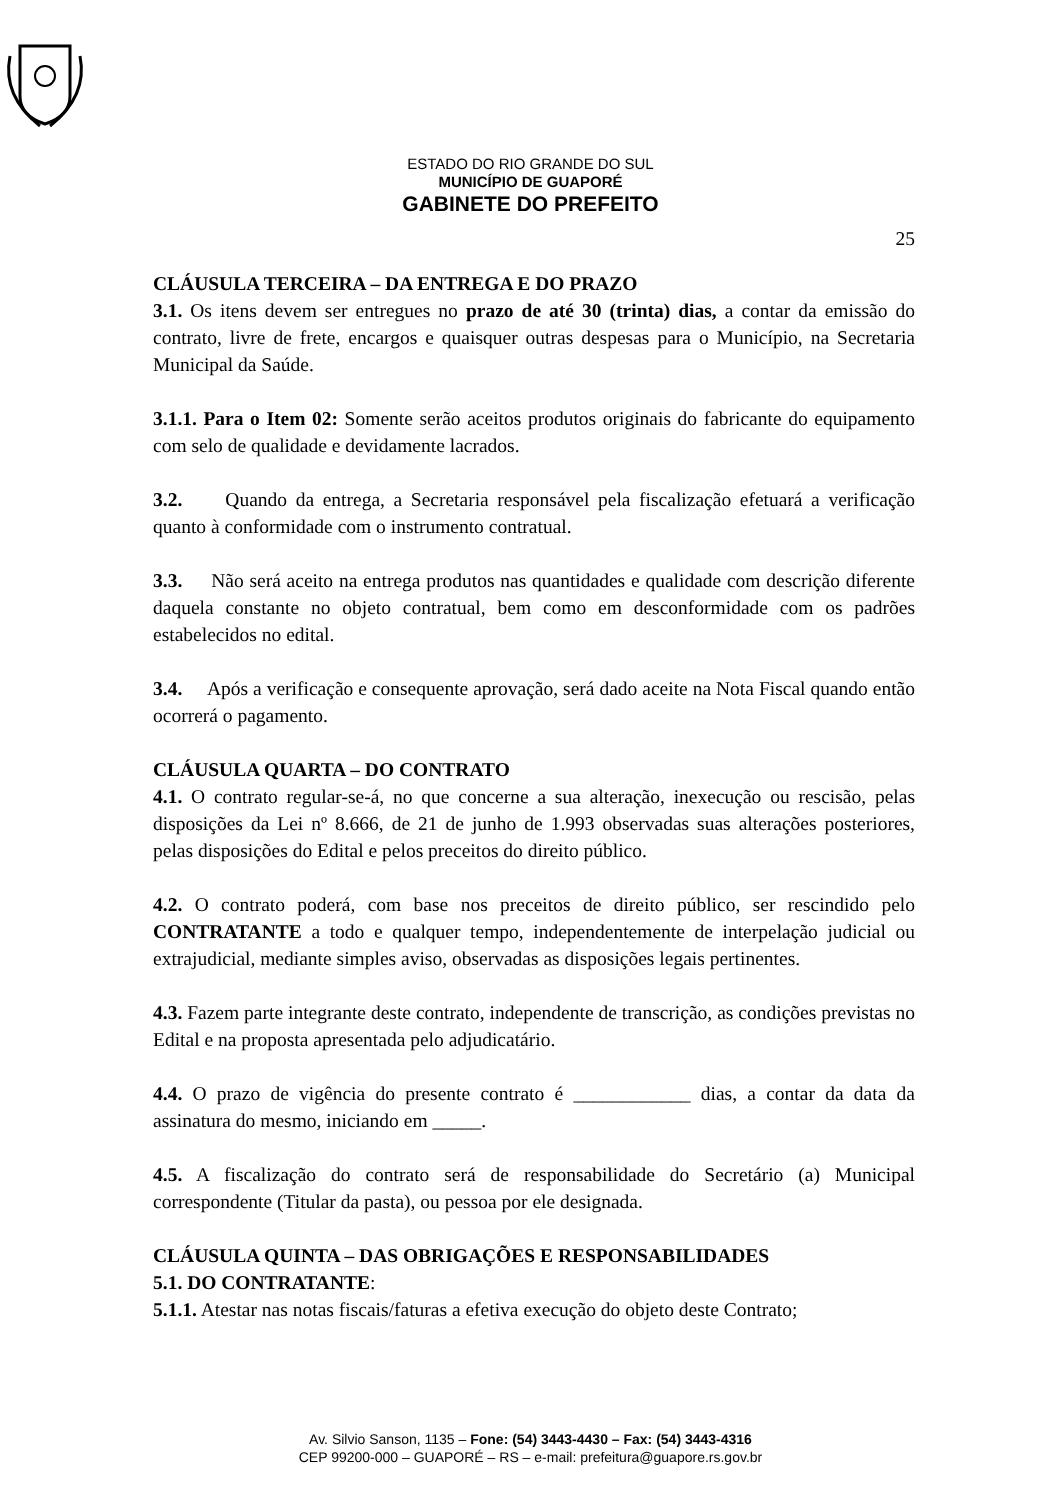ESTADO DO RIO GRANDE DO SUL
MUNICÍPIO DE GUAPORÉ
GABINETE DO PREFEITO
25
CLÁUSULA TERCEIRA – DA ENTREGA E DO PRAZO
3.1. Os itens devem ser entregues no prazo de até 30 (trinta) dias, a contar da emissão do contrato, livre de frete, encargos e quaisquer outras despesas para o Município, na Secretaria Municipal da Saúde.
3.1.1. Para o Item 02: Somente serão aceitos produtos originais do fabricante do equipamento com selo de qualidade e devidamente lacrados.
3.2. Quando da entrega, a Secretaria responsável pela fiscalização efetuará a verificação quanto à conformidade com o instrumento contratual.
3.3. Não será aceito na entrega produtos nas quantidades e qualidade com descrição diferente daquela constante no objeto contratual, bem como em desconformidade com os padrões estabelecidos no edital.
3.4. Após a verificação e consequente aprovação, será dado aceite na Nota Fiscal quando então ocorrerá o pagamento.
CLÁUSULA QUARTA – DO CONTRATO
4.1. O contrato regular-se-á, no que concerne a sua alteração, inexecução ou rescisão, pelas disposições da Lei nº 8.666, de 21 de junho de 1.993 observadas suas alterações posteriores, pelas disposições do Edital e pelos preceitos do direito público.
4.2. O contrato poderá, com base nos preceitos de direito público, ser rescindido pelo CONTRATANTE a todo e qualquer tempo, independentemente de interpelação judicial ou extrajudicial, mediante simples aviso, observadas as disposições legais pertinentes.
4.3. Fazem parte integrante deste contrato, independente de transcrição, as condições previstas no Edital e na proposta apresentada pelo adjudicatário.
4.4. O prazo de vigência do presente contrato é ____________ dias, a contar da data da assinatura do mesmo, iniciando em _____.
4.5. A fiscalização do contrato será de responsabilidade do Secretário (a) Municipal correspondente (Titular da pasta), ou pessoa por ele designada.
CLÁUSULA QUINTA – DAS OBRIGAÇÕES E RESPONSABILIDADES
5.1. DO CONTRATANTE:
5.1.1. Atestar nas notas fiscais/faturas a efetiva execução do objeto deste Contrato;
Av. Silvio Sanson, 1135 – Fone: (54) 3443-4430 – Fax: (54) 3443-4316
CEP 99200-000 – GUAPORÉ – RS – e-mail: prefeitura@guapore.rs.gov.br